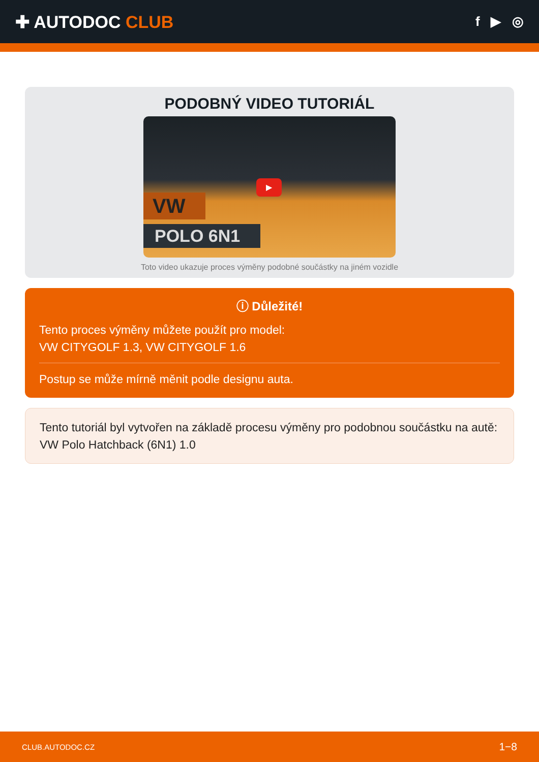✚ AUTODOC CLUB
f ▶ ◎
PODOBNÝ VIDEO TUTORIÁL
VW
POLO 6N1
▶
Toto video ukazuje proces výměny podobné součástky na jiném vozidle
ⓘ Důležité!
Tento proces výměny můžete použít pro model:
VW CITYGOLF 1.3, VW CITYGOLF 1.6
Postup se může mírně měnit podle designu auta.
Tento tutoriál byl vytvořen na základě procesu výměny pro podobnou součástku na autě: VW Polo Hatchback (6N1) 1.0
CLUB.AUTODOC.CZ 1−8